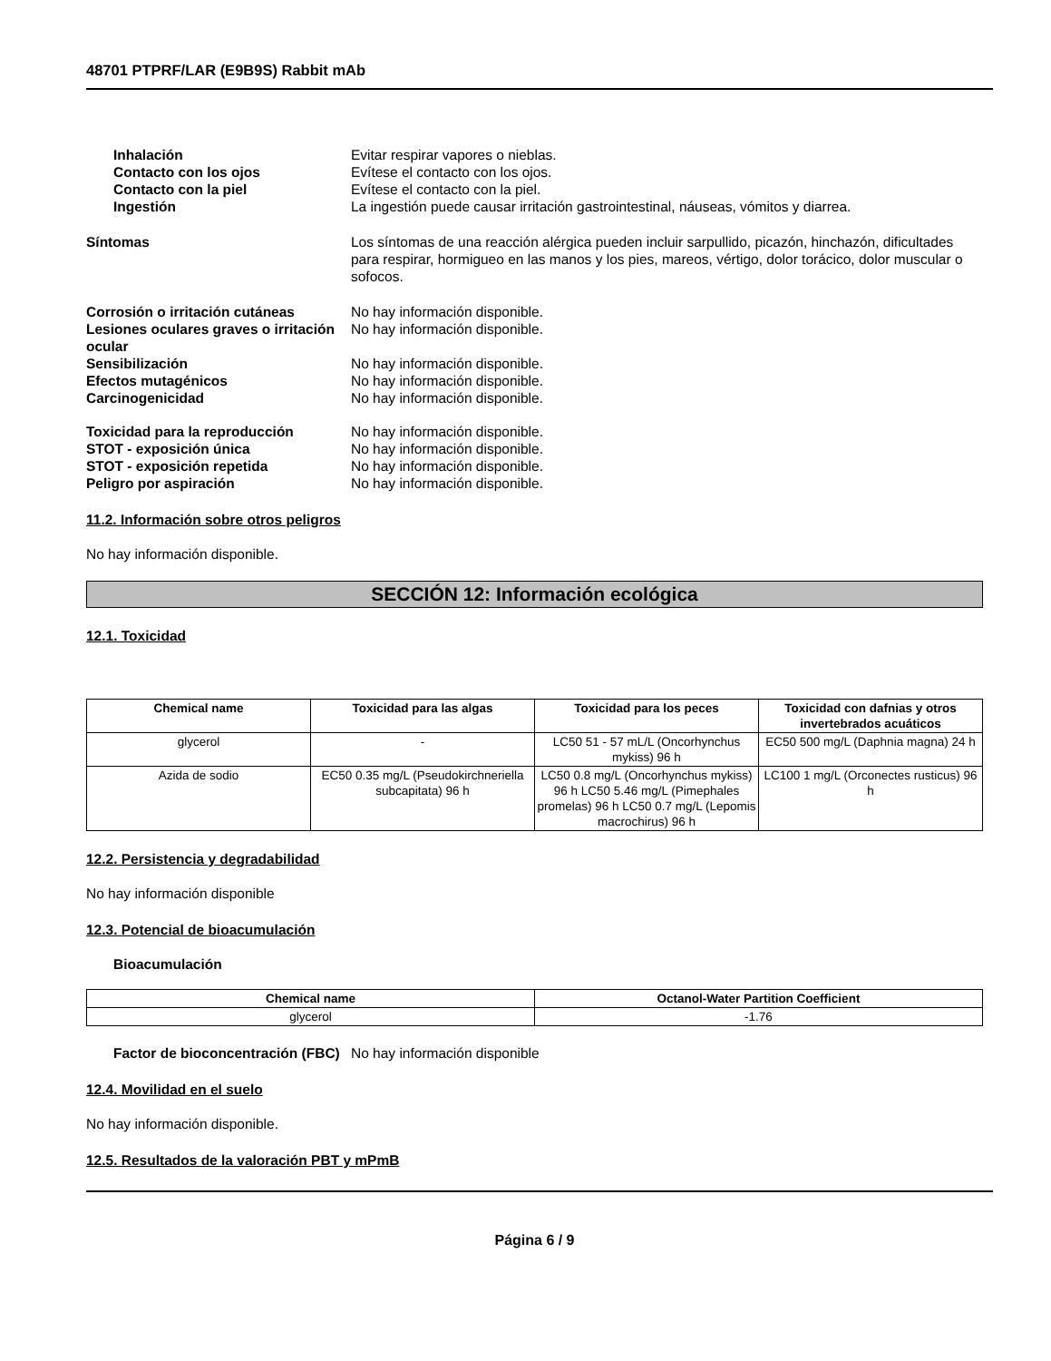48701 PTPRF/LAR (E9B9S) Rabbit mAb
Inhalación Evitar respirar vapores o nieblas.
Contacto con los ojos Evítese el contacto con los ojos.
Contacto con la piel Evítese el contacto con la piel.
Ingestión La ingestión puede causar irritación gastrointestinal, náuseas, vómitos y diarrea.
Síntomas Los síntomas de una reacción alérgica pueden incluir sarpullido, picazón, hinchazón, dificultades para respirar, hormigueo en las manos y los pies, mareos, vértigo, dolor torácico, dolor muscular o sofocos.
Corrosión o irritación cutáneas No hay información disponible.
Lesiones oculares graves o irritación ocular
No hay información disponible.
Sensibilización No hay información disponible.
Efectos mutagénicos No hay información disponible.
Carcinogenicidad No hay información disponible.
Toxicidad para la reproducción No hay información disponible.
STOT - exposición única No hay información disponible.
STOT - exposición repetida No hay información disponible.
Peligro por aspiración No hay información disponible.
11.2. Información sobre otros peligros
No hay información disponible.
SECCIÓN 12: Información ecológica
12.1. Toxicidad
| Chemical name | Toxicidad para las algas | Toxicidad para los peces | Toxicidad con dafnias y otros invertebrados acuáticos |
| --- | --- | --- | --- |
| glycerol | - | LC50 51 - 57 mL/L (Oncorhynchus mykiss) 96 h | EC50 500 mg/L (Daphnia magna) 24 h |
| Azida de sodio | EC50 0.35 mg/L (Pseudokirchneriella subcapitata) 96 h | LC50 0.8 mg/L (Oncorhynchus mykiss) 96 h LC50 5.46 mg/L (Pimephales promelas) 96 h LC50 0.7 mg/L (Lepomis macrochirus) 96 h | LC100 1 mg/L (Orconectes rusticus) 96 h |
12.2. Persistencia y degradabilidad
No hay información disponible
12.3. Potencial de bioacumulación
Bioacumulación
| Chemical name | Octanol-Water Partition Coefficient |
| --- | --- |
| glycerol | -1.76 |
Factor de bioconcentración (FBC)
No hay información disponible
12.4. Movilidad en el suelo
No hay información disponible.
12.5. Resultados de la valoración PBT y mPmB
Página 6 / 9